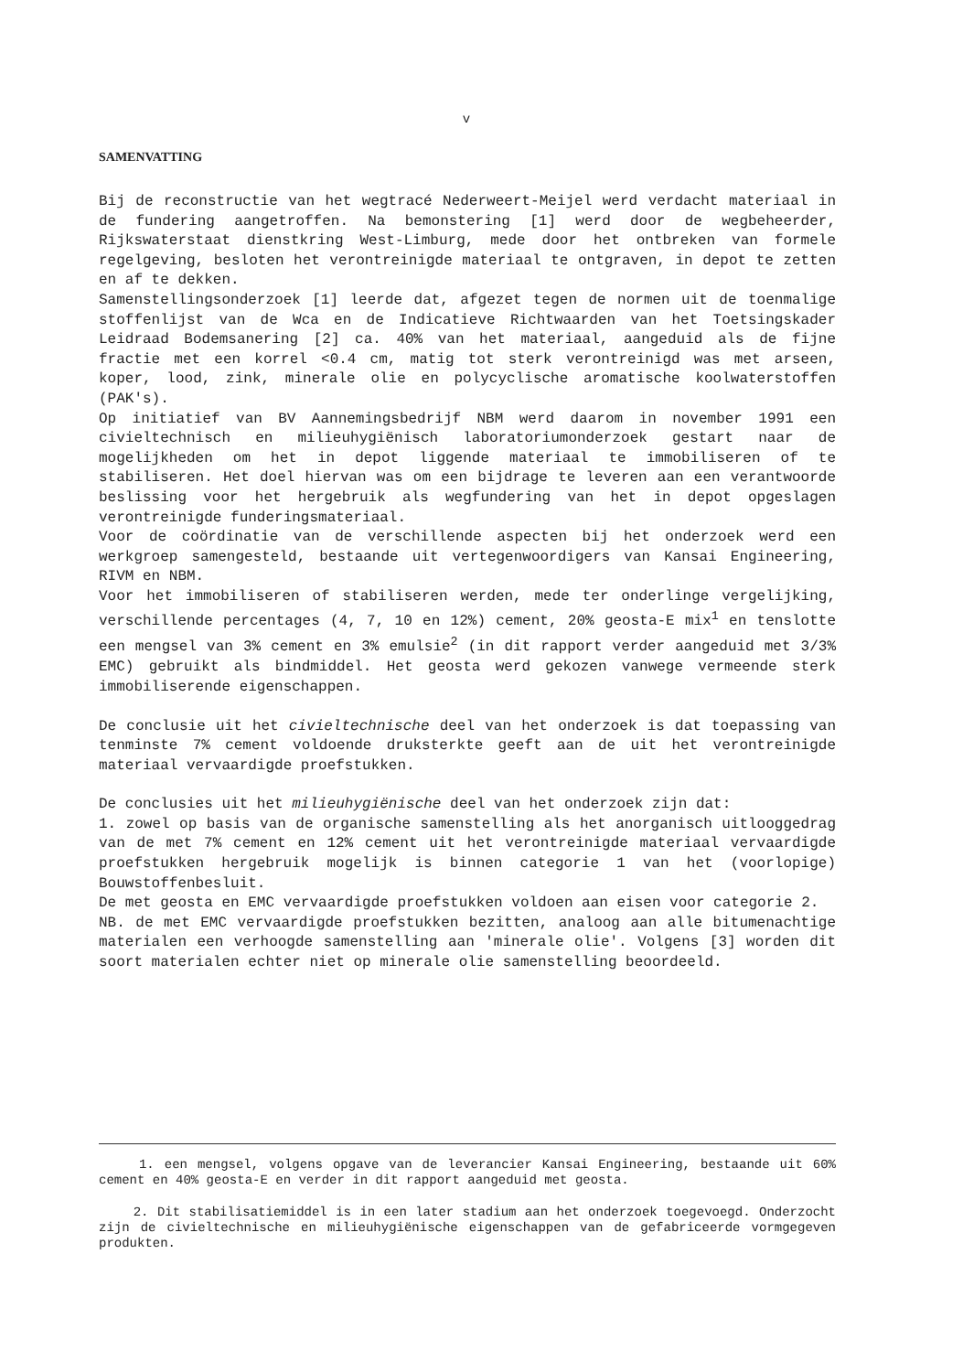v
SAMENVATTING
Bij de reconstructie van het wegtracé Nederweert-Meijel werd verdacht materiaal in de fundering aangetroffen. Na bemonstering [1] werd door de wegbeheerder, Rijkswaterstaat dienstkring West-Limburg, mede door het ontbreken van formele regelgeving, besloten het verontreinigde materiaal te ontgraven, in depot te zetten en af te dekken.
Samenstellingsonderzoek [1] leerde dat, afgezet tegen de normen uit de toenmalige stoffenlijst van de Wca en de Indicatieve Richtwaarden van het Toetsingskader Leidraad Bodemsanering [2] ca. 40% van het materiaal, aangeduid als de fijne fractie met een korrel <0.4 cm, matig tot sterk verontreinigd was met arseen, koper, lood, zink, minerale olie en polycyclische aromatische koolwaterstoffen (PAK's).
Op initiatief van BV Aannemingsbedrijf NBM werd daarom in november 1991 een civieltechnisch en milieuhygiënisch laboratoriumonderzoek gestart naar de mogelijkheden om het in depot liggende materiaal te immobiliseren of te stabiliseren. Het doel hiervan was om een bijdrage te leveren aan een verantwoorde beslissing voor het hergebruik als wegfundering van het in depot opgeslagen verontreinigde funderingsmateriaal.
Voor de coördinatie van de verschillende aspecten bij het onderzoek werd een werkgroep samengesteld, bestaande uit vertegenwoordigers van Kansai Engineering, RIVM en NBM.
Voor het immobiliseren of stabiliseren werden, mede ter onderlinge vergelijking, verschillende percentages (4, 7, 10 en 12%) cement, 20% geosta-E mix<sup>1</sup> en tenslotte een mengsel van 3% cement en 3% emulsie<sup>2</sup> (in dit rapport verder aangeduid met 3/3% EMC) gebruikt als bindmiddel. Het geosta werd gekozen vanwege vermeende sterk immobiliserende eigenschappen.
De conclusie uit het civieltechnische deel van het onderzoek is dat toepassing van tenminste 7% cement voldoende druksterkte geeft aan de uit het verontreinigde materiaal vervaardigde proefstukken.
De conclusies uit het milieuhygiënische deel van het onderzoek zijn dat:
1. zowel op basis van de organische samenstelling als het anorganisch uitlooggedrag van de met 7% cement en 12% cement uit het verontreinigde materiaal vervaardigde proefstukken hergebruik mogelijk is binnen categorie 1 van het (voorlopige) Bouwstoffenbesluit.
De met geosta en EMC vervaardigde proefstukken voldoen aan eisen voor categorie 2.
NB. de met EMC vervaardigde proefstukken bezitten, analoog aan alle bitumenachtige materialen een verhoogde samenstelling aan 'minerale olie'. Volgens [3] worden dit soort materialen echter niet op minerale olie samenstelling beoordeeld.
1. een mengsel, volgens opgave van de leverancier Kansai Engineering, bestaande uit 60% cement en 40% geosta-E en verder in dit rapport aangeduid met geosta.
2. Dit stabilisatiemiddel is in een later stadium aan het onderzoek toegevoegd. Onderzocht zijn de civieltechnische en milieuhygiënische eigenschappen van de gefabriceerde vormgegeven produkten.